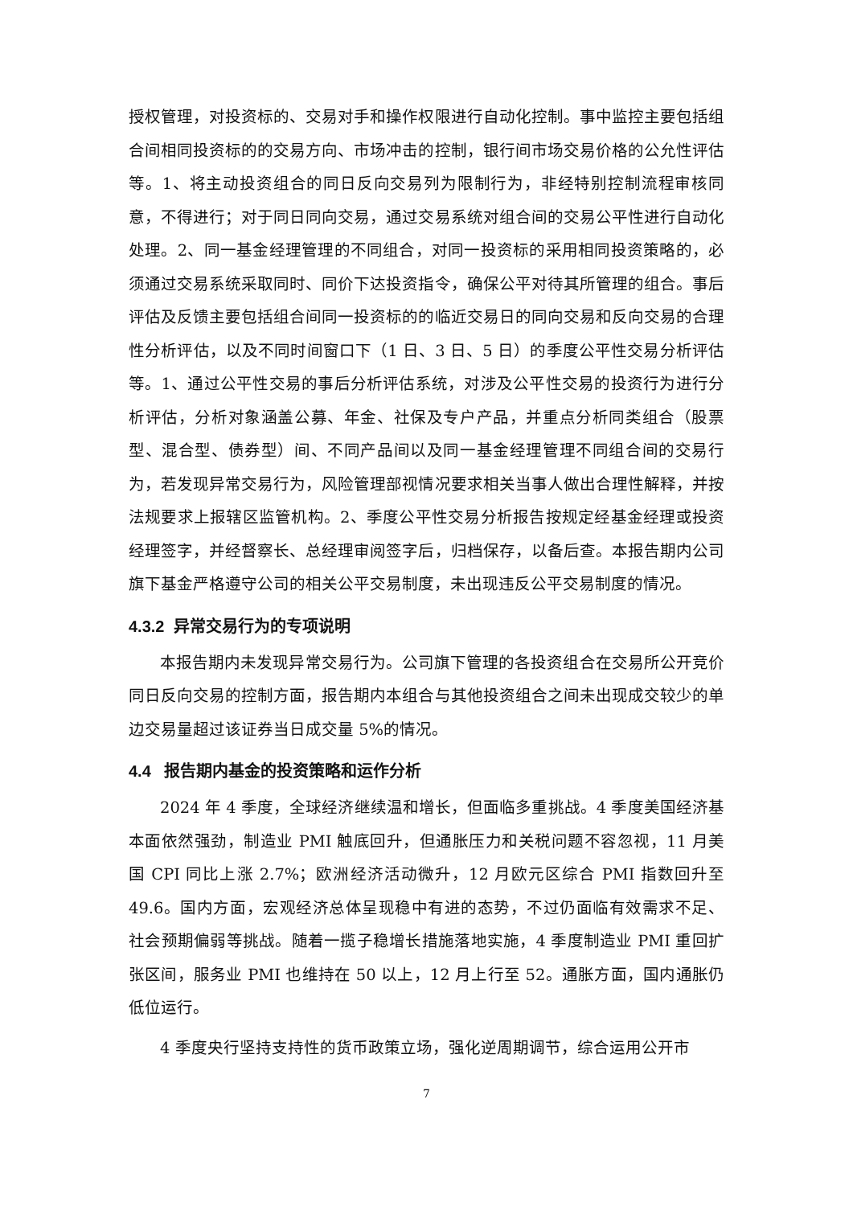授权管理，对投资标的、交易对手和操作权限进行自动化控制。事中监控主要包括组合间相同投资标的的交易方向、市场冲击的控制，银行间市场交易价格的公允性评估等。1、将主动投资组合的同日反向交易列为限制行为，非经特别控制流程审核同意，不得进行；对于同日同向交易，通过交易系统对组合间的交易公平性进行自动化处理。2、同一基金经理管理的不同组合，对同一投资标的采用相同投资策略的，必须通过交易系统采取同时、同价下达投资指令，确保公平对待其所管理的组合。事后评估及反馈主要包括组合间同一投资标的的临近交易日的同向交易和反向交易的合理性分析评估，以及不同时间窗口下（1 日、3 日、5 日）的季度公平性交易分析评估等。1、通过公平性交易的事后分析评估系统，对涉及公平性交易的投资行为进行分析评估，分析对象涵盖公募、年金、社保及专户产品，并重点分析同类组合（股票型、混合型、债券型）间、不同产品间以及同一基金经理管理不同组合间的交易行为，若发现异常交易行为，风险管理部视情况要求相关当事人做出合理性解释，并按法规要求上报辖区监管机构。2、季度公平性交易分析报告按规定经基金经理或投资经理签字，并经督察长、总经理审阅签字后，归档保存，以备后查。本报告期内公司旗下基金严格遵守公司的相关公平交易制度，未出现违反公平交易制度的情况。
4.3.2 异常交易行为的专项说明
本报告期内未发现异常交易行为。公司旗下管理的各投资组合在交易所公开竞价同日反向交易的控制方面，报告期内本组合与其他投资组合之间未出现成交较少的单边交易量超过该证券当日成交量 5%的情况。
4.4 报告期内基金的投资策略和运作分析
2024 年 4 季度，全球经济继续温和增长，但面临多重挑战。4 季度美国经济基本面依然强劲，制造业 PMI 触底回升，但通胀压力和关税问题不容忽视，11 月美国 CPI 同比上涨 2.7%；欧洲经济活动微升，12 月欧元区综合 PMI 指数回升至 49.6。国内方面，宏观经济总体呈现稳中有进的态势，不过仍面临有效需求不足、社会预期偏弱等挑战。随着一揽子稳增长措施落地实施，4 季度制造业 PMI 重回扩张区间，服务业 PMI 也维持在 50 以上，12 月上行至 52。通胀方面，国内通胀仍低位运行。
4 季度央行坚持支持性的货币政策立场，强化逆周期调节，综合运用公开市
7